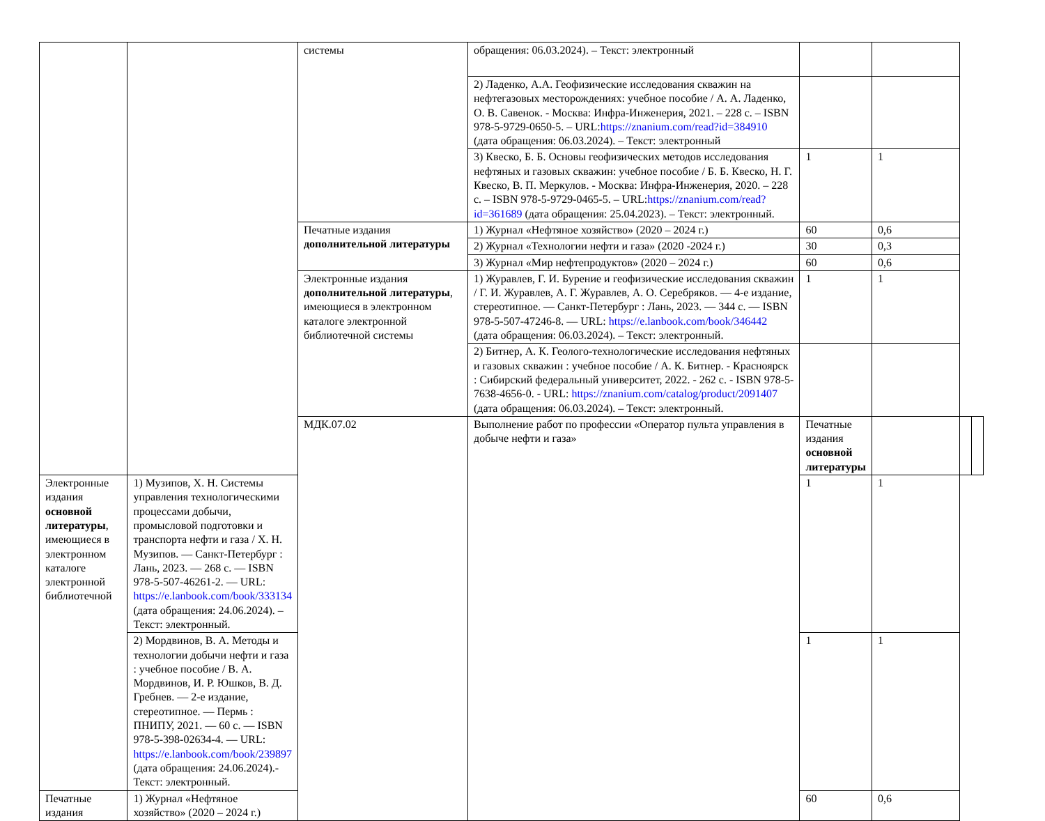| | | системы | обращения: 06.03.2024). – Текст: электронный | | | | |
| | | | 2) Ладенко, А.А. Геофизические исследования скважин на нефтегазовых месторождениях: учебное пособие / А. А. Ладенко, О. В. Савенок. - Москва: Инфра-Инженерия, 2021. – 228 с. – ISBN 978-5-9729-0650-5. – URL: https://znanium.com/read?id=384910 (дата обращения: 06.03.2024). – Текст: электронный | | | | |
| | | | 3) Квеско, Б. Б. Основы геофизических методов исследования нефтяных и газовых скважин: учебное пособие / Б. Б. Квеско, Н. Г. Квеско, В. П. Меркулов. - Москва: Инфра-Инженерия, 2020. – 228 с. – ISBN 978-5-9729-0465-5. – URL: https://znanium.com/read?id=361689 (дата обращения: 25.04.2023). – Текст: электронный. | 1 | 1 | | |
| | | Печатные издания дополнительной литературы | 1) Журнал «Нефтяное хозяйство» (2020 – 2024 г.) | 60 | 0,6 | | |
| | | | 2) Журнал «Технологии нефти и газа» (2020 -2024 г.) | 30 | 0,3 | | |
| | | | 3) Журнал «Мир нефтепродуктов» (2020 – 2024 г.) | 60 | 0,6 | | |
| | | Электронные издания дополнительной литературы , имеющиеся в электронном каталоге электронной библиотечной системы | 1) Журавлев, Г. И. Бурение и геофизические исследования скважин / Г. И. Журавлев, А. Г. Журавлев, А. О. Серебряков. — 4-е издание, стереотипное. — Санкт-Петербург : Лань, 2023. — 344 с. — ISBN 978-5-507-47246-8. — URL: https://e.lanbook.com/book/346442 (дата обращения: 06.03.2024). – Текст: электронный. | 1 | 1 | | |
| | | | 2) Битнер, А. К. Геолого-технологические исследования нефтяных и газовых скважин : учебное пособие / А. К. Битнер. - Красноярск : Сибирский федеральный университет, 2022. - 262 с. - ISBN 978-5-7638-4656-0. - URL: https://znanium.com/catalog/product/2091407 (дата обращения: 06.03.2024). – Текст: электронный. | | | | |
| | | МДК.07.02 | Выполнение работ по профессии «Оператор пульта управления в добыче нефти и газа» | Печатные издания основной литературы | | | |
| Электронные издания основной литературы , имеющиеся в электронном каталоге электронной библиотечной | 1) Музипов, Х. Н. Системы управления технологическими процессами добычи, промысловой подготовки и транспорта нефти и газа / Х. Н. Музипов. — Санкт-Петербург : Лань, 2023. — 268 с. — ISBN 978-5-507-46261-2. — URL: https://e.lanbook.com/book/333134 (дата обращения: 24.06.2024). – Текст: электронный. | | | 1 | 1 | | |
| | 2) Мордвинов, В. А. Методы и технологии добычи нефти и газа : учебное пособие / В. А. Мордвинов, И. Р. Юшков, В. Д. Гребнев. — 2-е издание, стереотипное. — Пермь : ПНИПУ, 2021. — 60 с. — ISBN 978-5-398-02634-4. — URL: https://e.lanbook.com/book/239897 (дата обращения: 24.06.2024).- Текст: электронный. | | | 1 | 1 | | |
| Печатные издания | 1) Журнал «Нефтяное хозяйство» (2020 – 2024 г.) | | | 60 | 0,6 | | |